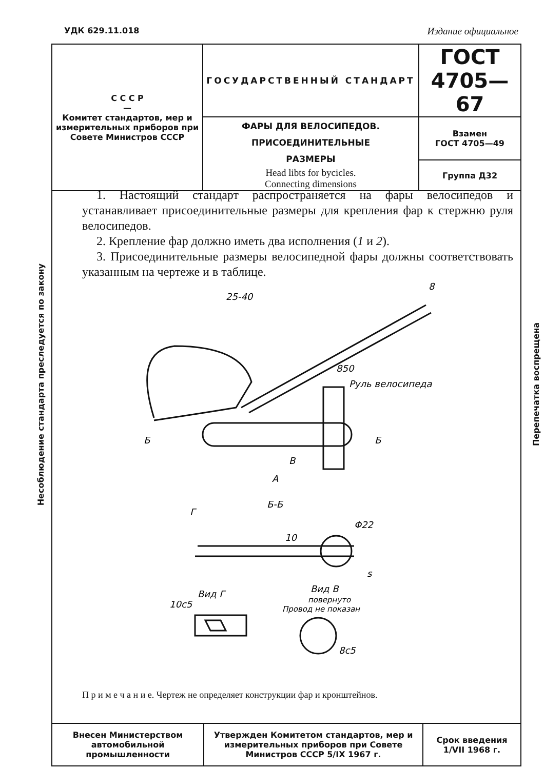УДК 629.11.018 Издание официальное
| С С С Р — Комитет стандартов, мер и измерительных приборов при Совете Министров СССР | ГОСУДАРСТВЕННЫЙ СТАНДАРТ | ГОСТ 4705—67 |
| | ФАРЫ ДЛЯ ВЕЛОСИПЕДОВ. ПРИСОЕДИНИТЕЛЬНЫЕ РАЗМЕРЫ Head libts for bycicles. Connecting dimensions | Взамен ГОСТ 4705—49 |
| | | Группа Д32 |
Несоблюдение стандарта преследуется по закону
Перепечатка воспрещена
1. Настоящий стандарт распространяется на фары велосипедов и устанавливает присоединительные размеры для крепления фар к стержню руля велосипедов.
2. Крепление фар должно иметь два исполнения (1 и 2).
3. Присоединительные размеры велосипедной фары должны соответствовать указанным на чертеже и в таблице.
25-40
8
850
Руль велосипеда
Б
Б
В
А
Б-Б
Г
Φ22
s
Вид Г
Вид В
повернуто
Провод не показан
8c5
10c5
10
П р и м е ч а н и е. Чертеж не определяет конструкции фар и кронштейнов.
| Внесен Министерством автомобильной промышленности | Утвержден Комитетом стандартов, мер и измерительных приборов при Совете Министров СССР 5/IX 1967 г. | Срок введения 1/VII 1968 г. |